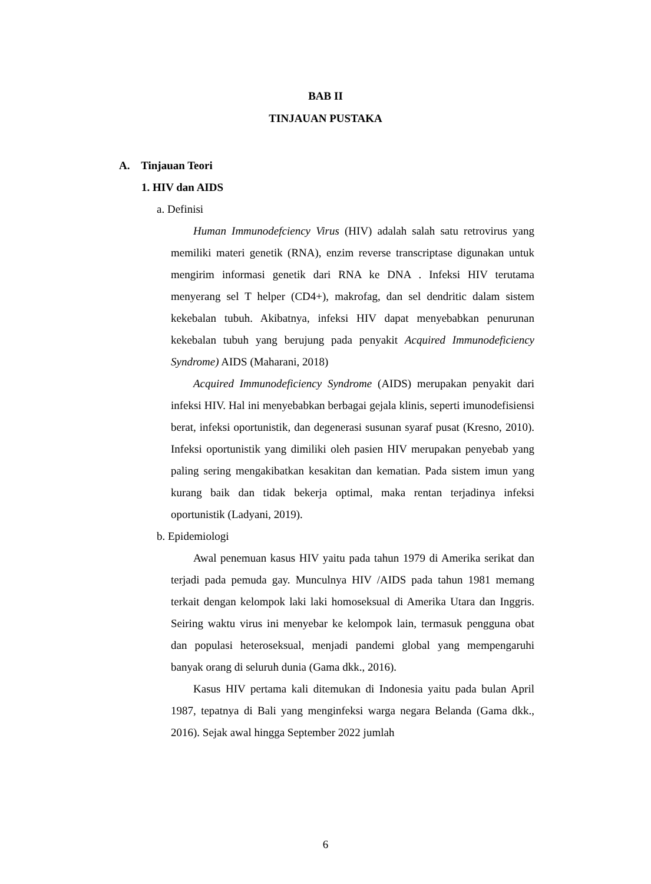BAB II
TINJAUAN PUSTAKA
A. Tinjauan Teori
1. HIV dan AIDS
a. Definisi
Human Immunodefciency Virus (HIV) adalah salah satu retrovirus yang memiliki materi genetik (RNA), enzim reverse transcriptase digunakan untuk mengirim informasi genetik dari RNA ke DNA . Infeksi HIV terutama menyerang sel T helper (CD4+), makrofag, dan sel dendritic dalam sistem kekebalan tubuh. Akibatnya, infeksi HIV dapat menyebabkan penurunan kekebalan tubuh yang berujung pada penyakit Acquired Immunodeficiency Syndrome) AIDS (Maharani, 2018)
Acquired Immunodeficiency Syndrome (AIDS) merupakan penyakit dari infeksi HIV. Hal ini menyebabkan berbagai gejala klinis, seperti imunodefisiensi berat, infeksi oportunistik, dan degenerasi susunan syaraf pusat (Kresno, 2010). Infeksi oportunistik yang dimiliki oleh pasien HIV merupakan penyebab yang paling sering mengakibatkan kesakitan dan kematian. Pada sistem imun yang kurang baik dan tidak bekerja optimal, maka rentan terjadinya infeksi oportunistik (Ladyani, 2019).
b. Epidemiologi
Awal penemuan kasus HIV yaitu pada tahun 1979 di Amerika serikat dan terjadi pada pemuda gay. Munculnya HIV /AIDS pada tahun 1981 memang terkait dengan kelompok laki laki homoseksual di Amerika Utara dan Inggris. Seiring waktu virus ini menyebar ke kelompok lain, termasuk pengguna obat dan populasi heteroseksual, menjadi pandemi global yang mempengaruhi banyak orang di seluruh dunia (Gama dkk., 2016).
Kasus HIV pertama kali ditemukan di Indonesia yaitu pada bulan April 1987, tepatnya di Bali yang menginfeksi warga negara Belanda (Gama dkk., 2016). Sejak awal hingga September 2022 jumlah
6